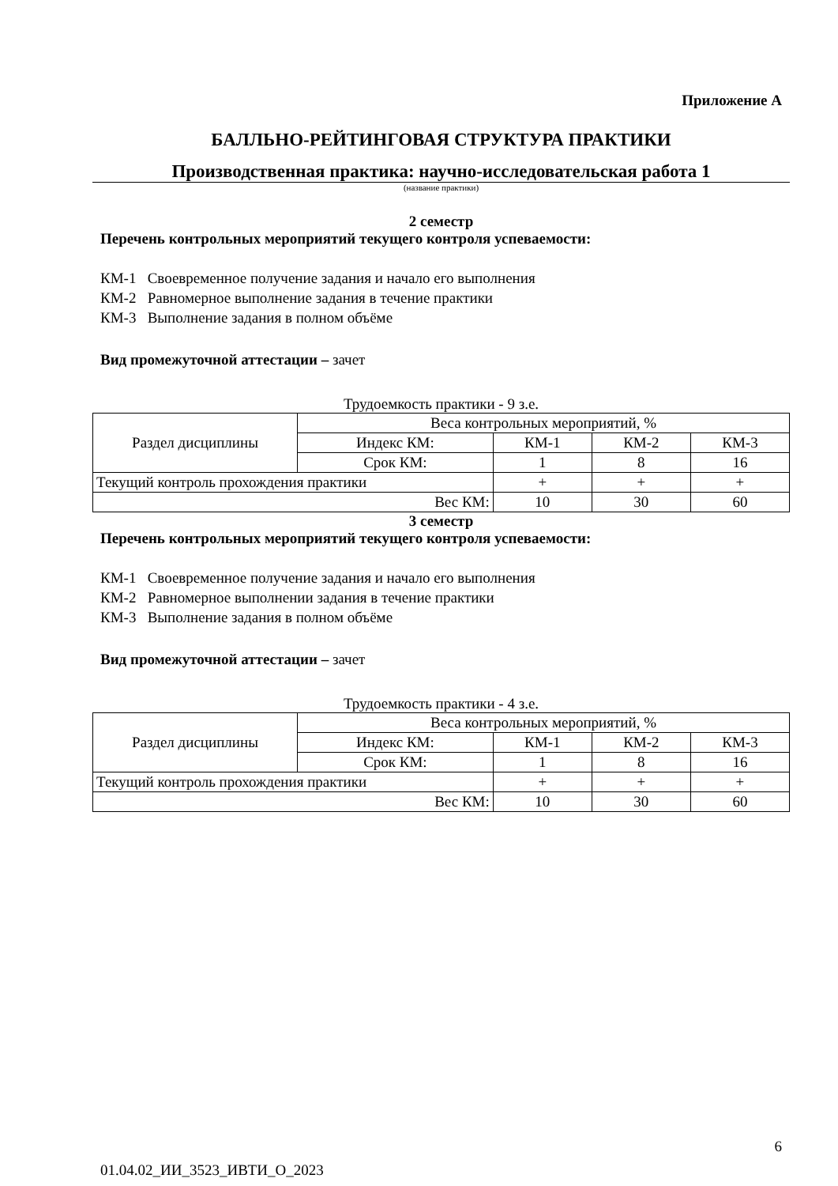Приложение А
БАЛЛЬНО-РЕЙТИНГОВАЯ СТРУКТУРА ПРАКТИКИ
Производственная практика: научно-исследовательская работа 1
(название практики)
2 семестр
Перечень контрольных мероприятий текущего контроля успеваемости:
КМ-1 Своевременное получение задания и начало его выполнения
КМ-2 Равномерное выполнение задания в течение практики
КМ-3 Выполнение задания в полном объёме
Вид промежуточной аттестации – зачет
Трудоемкость практики - 9 з.е.
| Раздел дисциплины | Веса контрольных мероприятий, % | | | |
| | Индекс КМ: | КМ-1 | КМ-2 | КМ-3 |
| | Срок КМ: | 1 | 8 | 16 |
| Текущий контроль прохождения практики | | + | + | + |
| Вес КМ: | | 10 | 30 | 60 |
3 семестр
Перечень контрольных мероприятий текущего контроля успеваемости:
КМ-1 Своевременное получение задания и начало его выполнения
КМ-2 Равномерное выполнении задания в течение практики
КМ-3 Выполнение задания в полном объёме
Вид промежуточной аттестации – зачет
Трудоемкость практики - 4 з.е.
| Раздел дисциплины | Веса контрольных мероприятий, % | | | |
| | Индекс КМ: | КМ-1 | КМ-2 | КМ-3 |
| | Срок КМ: | 1 | 8 | 16 |
| Текущий контроль прохождения практики | | + | + | + |
| Вес КМ: | | 10 | 30 | 60 |
6
01.04.02_ИИ_3523_ИВТИ_О_2023